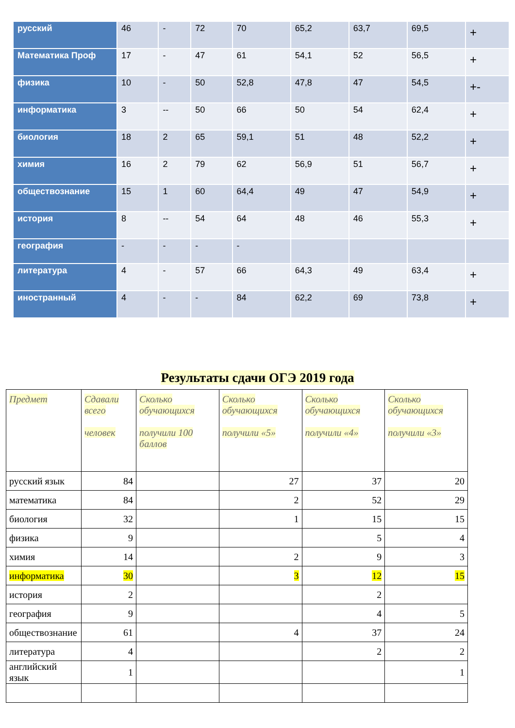| русский | 46 | - | 72 | 70 | 65,2 | 63,7 | 69,5 | + |
| Математика Проф | 17 | - | 47 | 61 | 54,1 | 52 | 56,5 | + |
| физика | 10 | - | 50 | 52,8 | 47,8 | 47 | 54,5 | +- |
| информатика | 3 | -- | 50 | 66 | 50 | 54 | 62,4 | + |
| биология | 18 | 2 | 65 | 59,1 | 51 | 48 | 52,2 | + |
| химия | 16 | 2 | 79 | 62 | 56,9 | 51 | 56,7 | + |
| обществознание | 15 | 1 | 60 | 64,4 | 49 | 47 | 54,9 | + |
| история | 8 | -- | 54 | 64 | 48 | 46 | 55,3 | + |
| география | - | - | - | - | | | | |
| литература | 4 | - | 57 | 66 | 64,3 | 49 | 63,4 | + |
| иностранный | 4 | - | - | 84 | 62,2 | 69 | 73,8 | + |
Результаты сдачи ОГЭ 2019 года
| Предмет | Сдавали всего человек | Сколько обучающихся получили 100 баллов | Сколько обучающихся получили «5» | Сколько обучающихся получили «4» | Сколько обучающихся получили «3» |
| --- | --- | --- | --- | --- | --- |
| русский язык | 84 | | 27 | 37 | 20 |
| математика | 84 | | 2 | 52 | 29 |
| биология | 32 | | 1 | 15 | 15 |
| физика | 9 | | | 5 | 4 |
| химия | 14 | | 2 | 9 | 3 |
| информатика | 30 | | 3 | 12 | 15 |
| история | 2 | | | 2 | |
| география | 9 | | | 4 | 5 |
| обществознание | 61 | | 4 | 37 | 24 |
| литература | 4 | | | 2 | 2 |
| английский язык | 1 | | | | 1 |